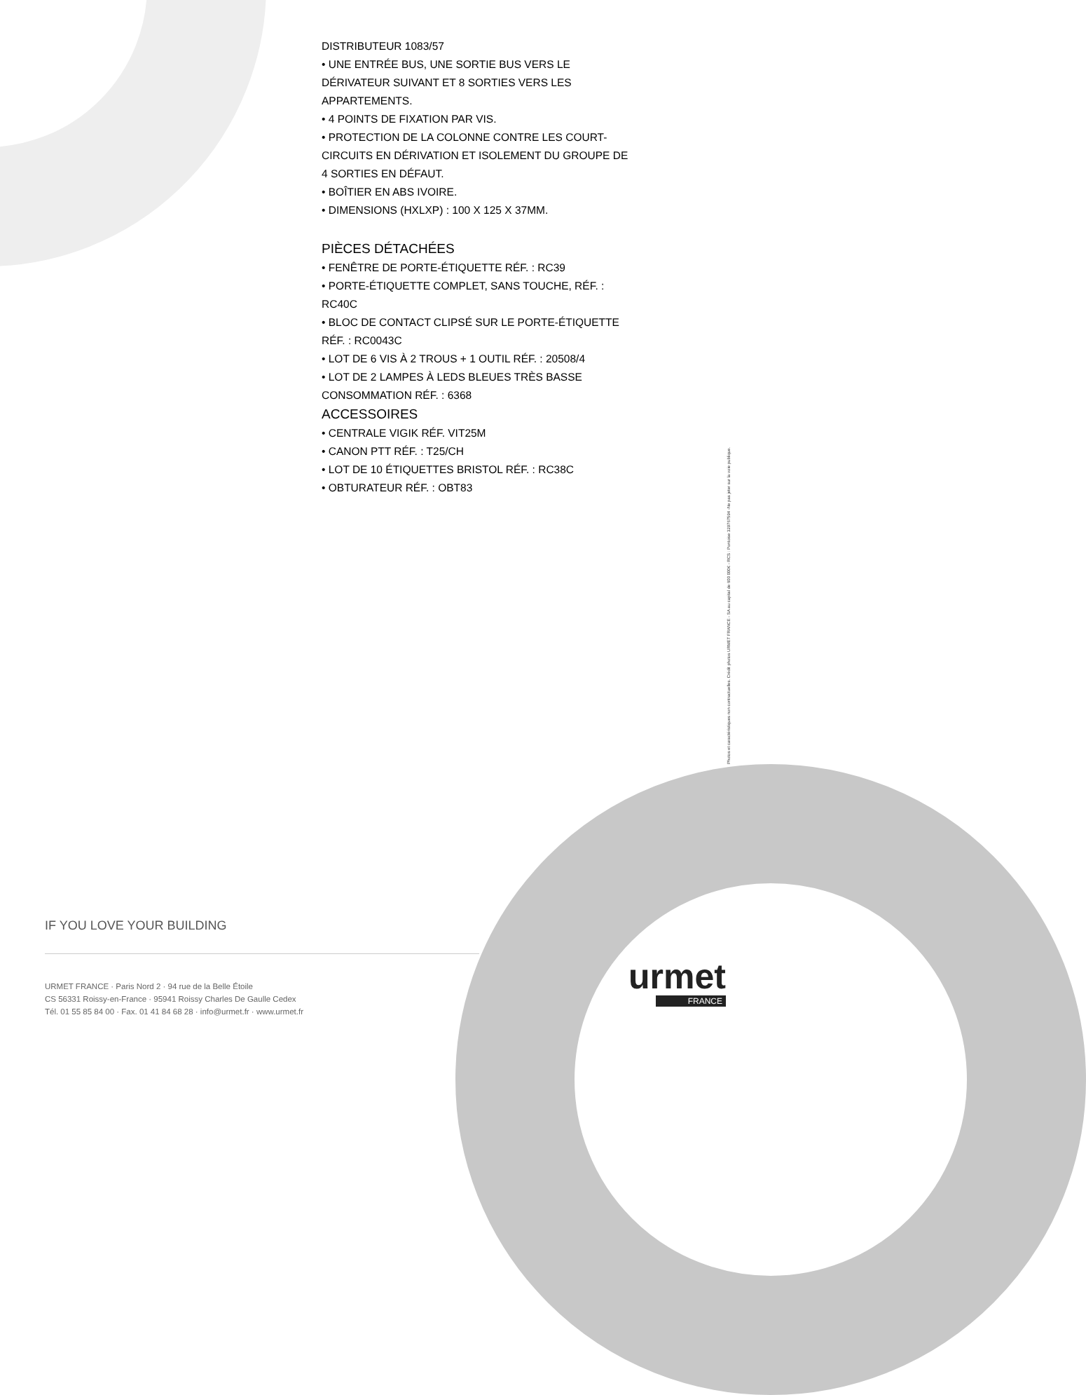DISTRIBUTEUR 1083/57
• UNE ENTRÉE BUS, UNE SORTIE BUS VERS LE DÉRIVATEUR SUIVANT ET 8 SORTIES VERS LES APPARTEMENTS.
• 4 POINTS DE FIXATION PAR VIS.
• PROTECTION DE LA COLONNE CONTRE LES COURT-CIRCUITS EN DÉRIVATION ET ISOLEMENT DU GROUPE DE 4 SORTIES EN DÉFAUT.
• BOÎTIER EN ABS IVOIRE.
• DIMENSIONS (HXLXP) : 100 X 125 X 37MM.
PIÈCES DÉTACHÉES
• FENÊTRE DE PORTE-ÉTIQUETTE RÉF. : RC39
• PORTE-ÉTIQUETTE COMPLET, SANS TOUCHE, RÉF. : RC40C
• BLOC DE CONTACT CLIPSÉ SUR LE PORTE-ÉTIQUETTE RÉF. : RC0043C
• LOT DE 6 VIS À 2 TROUS + 1 OUTIL RÉF. : 20508/4
• LOT DE 2 LAMPES À LEDS BLEUES TRÈS BASSE CONSOMMATION RÉF. : 6368
ACCESSOIRES
• CENTRALE VIGIK RÉF. VIT25M
• CANON PTT RÉF. : T25/CH
• LOT DE 10 ÉTIQUETTES BRISTOL RÉF. : RC38C
• OBTURATEUR RÉF. : OBT83
Photos et caractéristiques non contractuelles. Crédit photos URMET FRANCE - SA au capital de 600 000€ - RCS : Pontoise 329767594 -Ne pas jeter sur la voie publique.
IF YOU LOVE YOUR BUILDING
URMET FRANCE · Paris Nord 2 · 94 rue de la Belle Étoile
CS 56331 Roissy-en-France · 95941 Roissy Charles De Gaulle Cedex
Tél. 01 55 85 84 00 · Fax. 01 41 84 68 28 · info@urmet.fr · www.urmet.fr
urmet
FRANCE